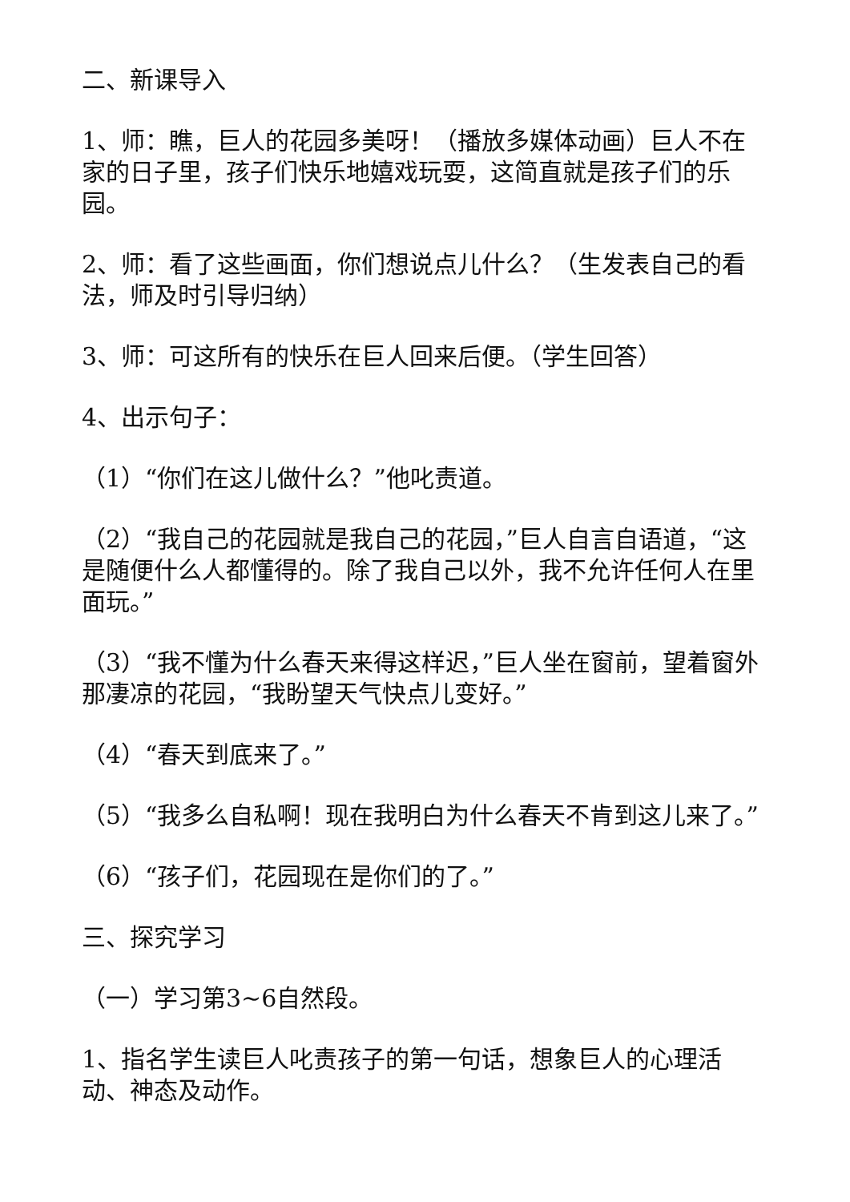二、新课导入
1、师：瞧，巨人的花园多美呀！（播放多媒体动画）巨人不在家的日子里，孩子们快乐地嬉戏玩耍，这简直就是孩子们的乐园。
2、师：看了这些画面，你们想说点儿什么？（生发表自己的看法，师及时引导归纳）
3、师：可这所有的快乐在巨人回来后便。（学生回答）
4、出示句子：
（1）“你们在这儿做什么？”他叱责道。
（2）“我自己的花园就是我自己的花园，”巨人自言自语道，“这是随便什么人都懂得的。除了我自己以外，我不允许任何人在里面玩。”
（3）“我不懂为什么春天来得这样迟，”巨人坐在窗前，望着窗外那凄凉的花园，“我盼望天气快点儿变好。”
（4）“春天到底来了。”
（5）“我多么自私啊！现在我明白为什么春天不肯到这儿来了。”
（6）“孩子们，花园现在是你们的了。”
三、探究学习
（一）学习第3~6自然段。
1、指名学生读巨人叱责孩子的第一句话，想象巨人的心理活动、神态及动作。